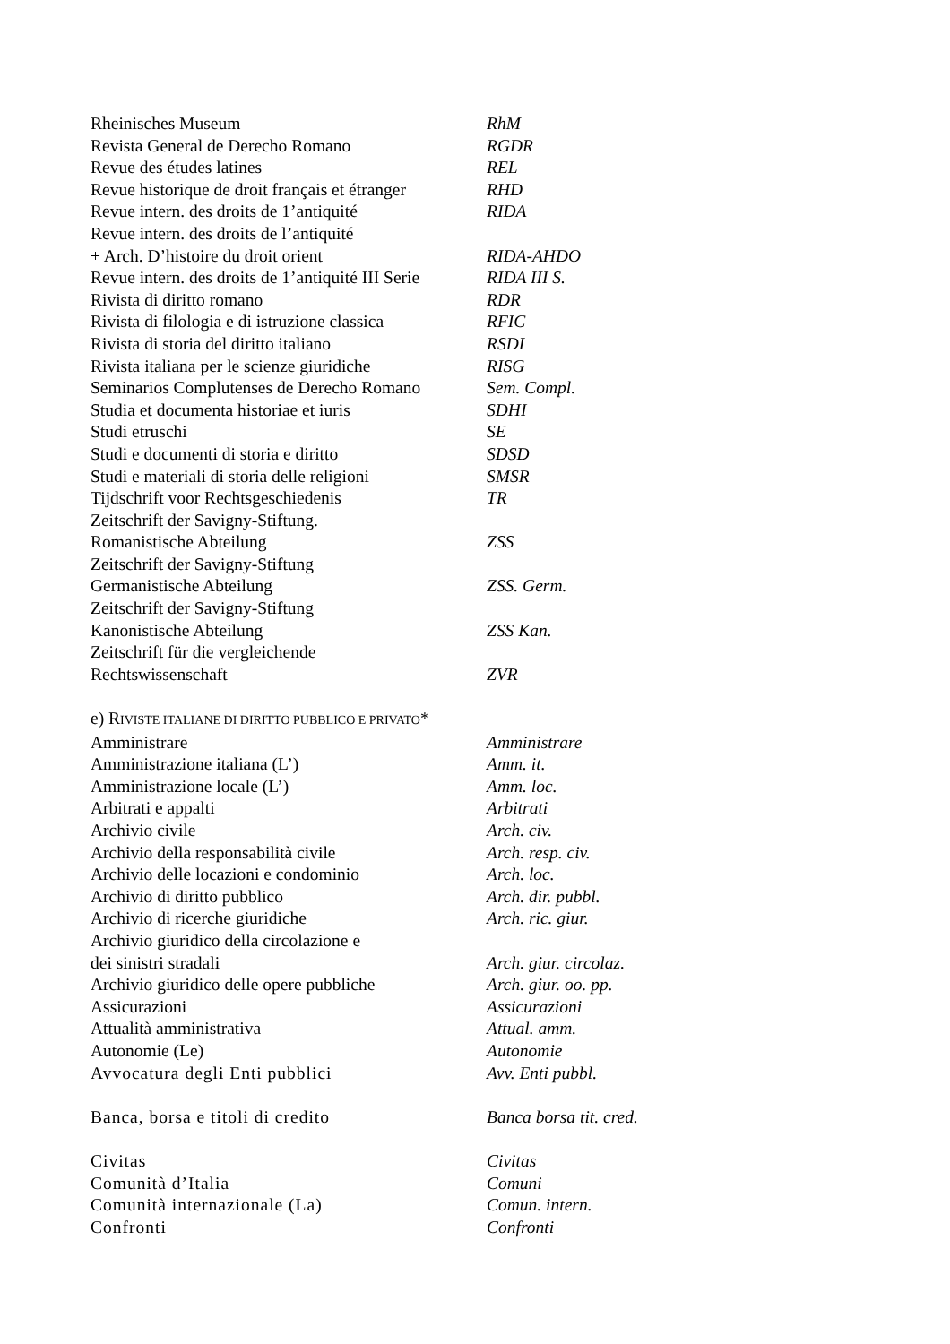| Rheinisches Museum | RhM |
| Revista General de Derecho Romano | RGDR |
| Revue des études latines | REL |
| Revue historique de droit français et étranger | RHD |
| Revue intern. des droits de 1’antiquité | RIDA |
| Revue intern. des droits de l’antiquité + Arch. D’histoire du droit orient | RIDA-AHDO |
| Revue intern. des droits de 1’antiquité III Serie | RIDA III S. |
| Rivista di diritto romano | RDR |
| Rivista di filologia e di istruzione classica | RFIC |
| Rivista di storia del diritto italiano | RSDI |
| Rivista italiana per le scienze giuridiche | RISG |
| Seminarios Complutenses de Derecho Romano | Sem. Compl. |
| Studia et documenta historiae et iuris | SDHI |
| Studi etruschi | SE |
| Studi e documenti di storia e diritto | SDSD |
| Studi e materiali di storia delle religioni | SMSR |
| Tijdschrift voor Rechtsgeschiedenis | TR |
| Zeitschrift der Savigny-Stiftung. Romanistische Abteilung | ZSS |
| Zeitschrift der Savigny-Stiftung Germanistische Abteilung | ZSS. Germ. |
| Zeitschrift der Savigny-Stiftung Kanonistische Abteilung | ZSS Kan. |
| Zeitschrift für die vergleichende Rechtswissenschaft | ZVR |
| e) R IVISTE ITALIANE DI DIRITTO PUBBLICO E PRIVATO * | |
| Amministrare | Amministrare |
| Amministrazione italiana (L’) | Amm. it. |
| Amministrazione locale (L’) | Amm. loc. |
| Arbitrati e appalti | Arbitrati |
| Archivio civile | Arch. civ. |
| Archivio della responsabilità civile | Arch. resp. civ. |
| Archivio delle locazioni e condominio | Arch. loc. |
| Archivio di diritto pubblico | Arch. dir. pubbl. |
| Archivio di ricerche giuridiche | Arch. ric. giur. |
| Archivio giuridico della circolazione e dei sinistri stradali | Arch. giur. circolaz. |
| Archivio giuridico delle opere pubbliche | Arch. giur. oo. pp. |
| Assicurazioni | Assicurazioni |
| Attualità amministrativa | Attual. amm. |
| Autonomie (Le) | Autonomie |
| Avvocatura degli Enti pubblici | Avv. Enti pubbl. |
| Banca, borsa e titoli di credito | Banca borsa tit. cred. |
| Civitas | Civitas |
| Comunità d’Italia | Comuni |
| Comunità internazionale (La) | Comun. intern. |
| Confronti | Confronti |